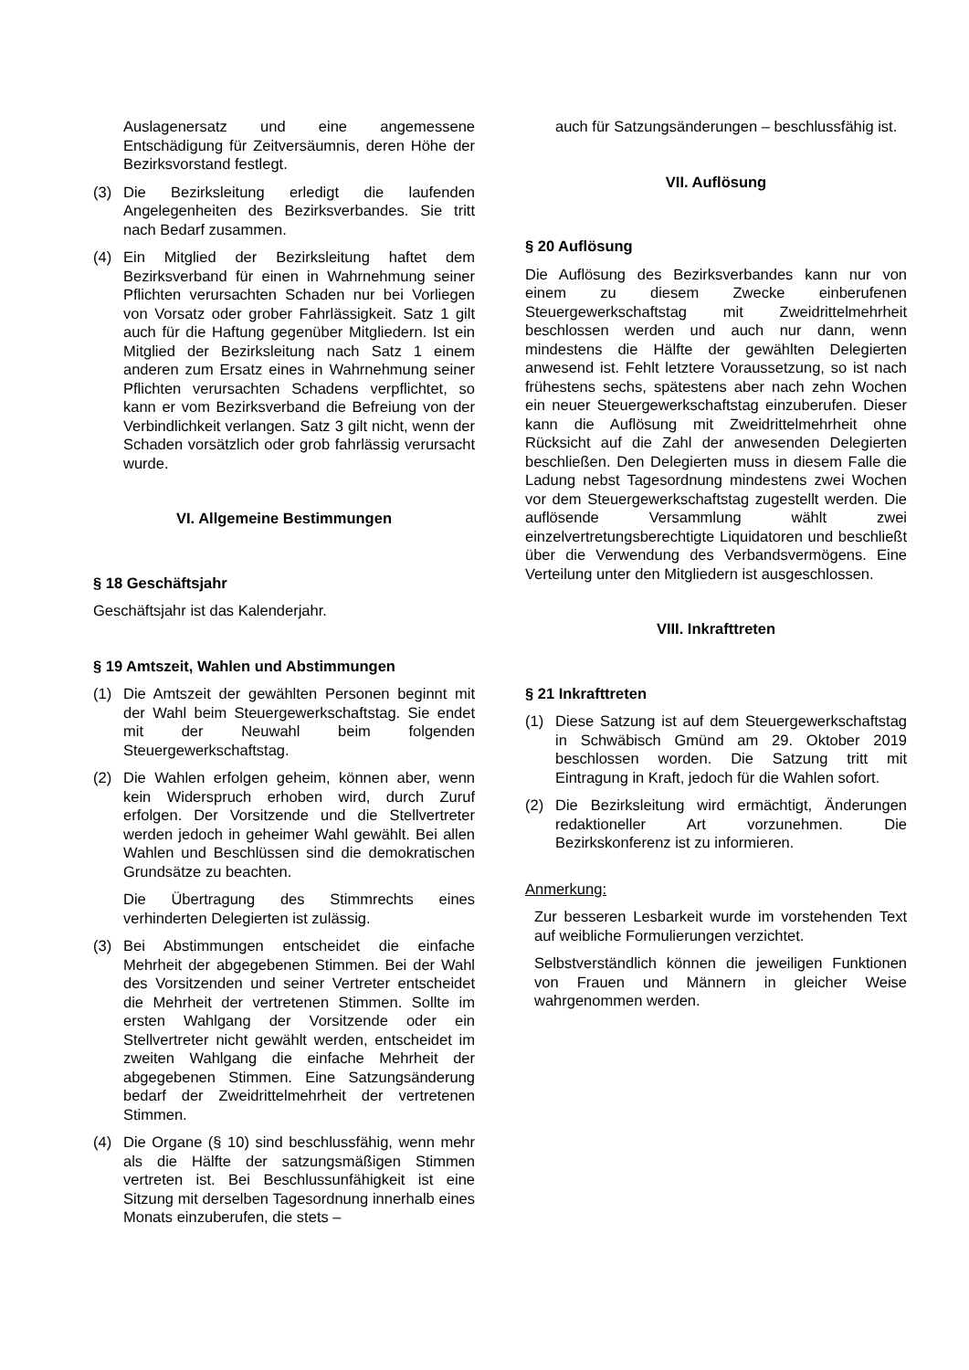Auslagenersatz und eine angemessene Entschädigung für Zeitversäumnis, deren Höhe der Bezirksvorstand festlegt.
(3) Die Bezirksleitung erledigt die laufenden Angelegenheiten des Bezirksverbandes. Sie tritt nach Bedarf zusammen.
(4) Ein Mitglied der Bezirksleitung haftet dem Bezirksverband für einen in Wahrnehmung seiner Pflichten verursachten Schaden nur bei Vorliegen von Vorsatz oder grober Fahrlässigkeit. Satz 1 gilt auch für die Haftung gegenüber Mitgliedern. Ist ein Mitglied der Bezirksleitung nach Satz 1 einem anderen zum Ersatz eines in Wahrnehmung seiner Pflichten verursachten Schadens verpflichtet, so kann er vom Bezirksverband die Befreiung von der Verbindlichkeit verlangen. Satz 3 gilt nicht, wenn der Schaden vorsätzlich oder grob fahrlässig verursacht wurde.
VI. Allgemeine Bestimmungen
§ 18 Geschäftsjahr
Geschäftsjahr ist das Kalenderjahr.
§ 19 Amtszeit, Wahlen und Abstimmungen
(1) Die Amtszeit der gewählten Personen beginnt mit der Wahl beim Steuergewerkschaftstag. Sie endet mit der Neuwahl beim folgenden Steuergewerkschaftstag.
(2) Die Wahlen erfolgen geheim, können aber, wenn kein Widerspruch erhoben wird, durch Zuruf erfolgen. Der Vorsitzende und die Stellvertreter werden jedoch in geheimer Wahl gewählt. Bei allen Wahlen und Beschlüssen sind die demokratischen Grundsätze zu beachten.
Die Übertragung des Stimmrechts eines verhinderten Delegierten ist zulässig.
(3) Bei Abstimmungen entscheidet die einfache Mehrheit der abgegebenen Stimmen. Bei der Wahl des Vorsitzenden und seiner Vertreter entscheidet die Mehrheit der vertretenen Stimmen. Sollte im ersten Wahlgang der Vorsitzende oder ein Stellvertreter nicht gewählt werden, entscheidet im zweiten Wahlgang die einfache Mehrheit der abgegebenen Stimmen. Eine Satzungsänderung bedarf der Zweidrittelmehrheit der vertretenen Stimmen.
(4) Die Organe (§ 10) sind beschlussfähig, wenn mehr als die Hälfte der satzungsmäßigen Stimmen vertreten ist. Bei Beschlussunfähigkeit ist eine Sitzung mit derselben Tagesordnung innerhalb eines Monats einzuberufen, die stets –
auch für Satzungsänderungen – beschlussfähig ist.
VII. Auflösung
§ 20 Auflösung
Die Auflösung des Bezirksverbandes kann nur von einem zu diesem Zwecke einberufenen Steuergewerkschaftstag mit Zweidrittelmehrheit beschlossen werden und auch nur dann, wenn mindestens die Hälfte der gewählten Delegierten anwesend ist. Fehlt letztere Voraussetzung, so ist nach frühestens sechs, spätestens aber nach zehn Wochen ein neuer Steuergewerkschaftstag einzuberufen. Dieser kann die Auflösung mit Zweidrittelmehrheit ohne Rücksicht auf die Zahl der anwesenden Delegierten beschließen. Den Delegierten muss in diesem Falle die Ladung nebst Tagesordnung mindestens zwei Wochen vor dem Steuergewerkschaftstag zugestellt werden. Die auflösende Versammlung wählt zwei einzelvertretungsberechtigte Liquidatoren und beschließt über die Verwendung des Verbandsvermögens. Eine Verteilung unter den Mitgliedern ist ausgeschlossen.
VIII. Inkrafttreten
§ 21 Inkrafttreten
(1) Diese Satzung ist auf dem Steuergewerkschaftstag in Schwäbisch Gmünd am 29. Oktober 2019 beschlossen worden. Die Satzung tritt mit Eintragung in Kraft, jedoch für die Wahlen sofort.
(2) Die Bezirksleitung wird ermächtigt, Änderungen redaktioneller Art vorzunehmen. Die Bezirkskonferenz ist zu informieren.
Anmerkung:
Zur besseren Lesbarkeit wurde im vorstehenden Text auf weibliche Formulierungen verzichtet.
Selbstverständlich können die jeweiligen Funktionen von Frauen und Männern in gleicher Weise wahrgenommen werden.